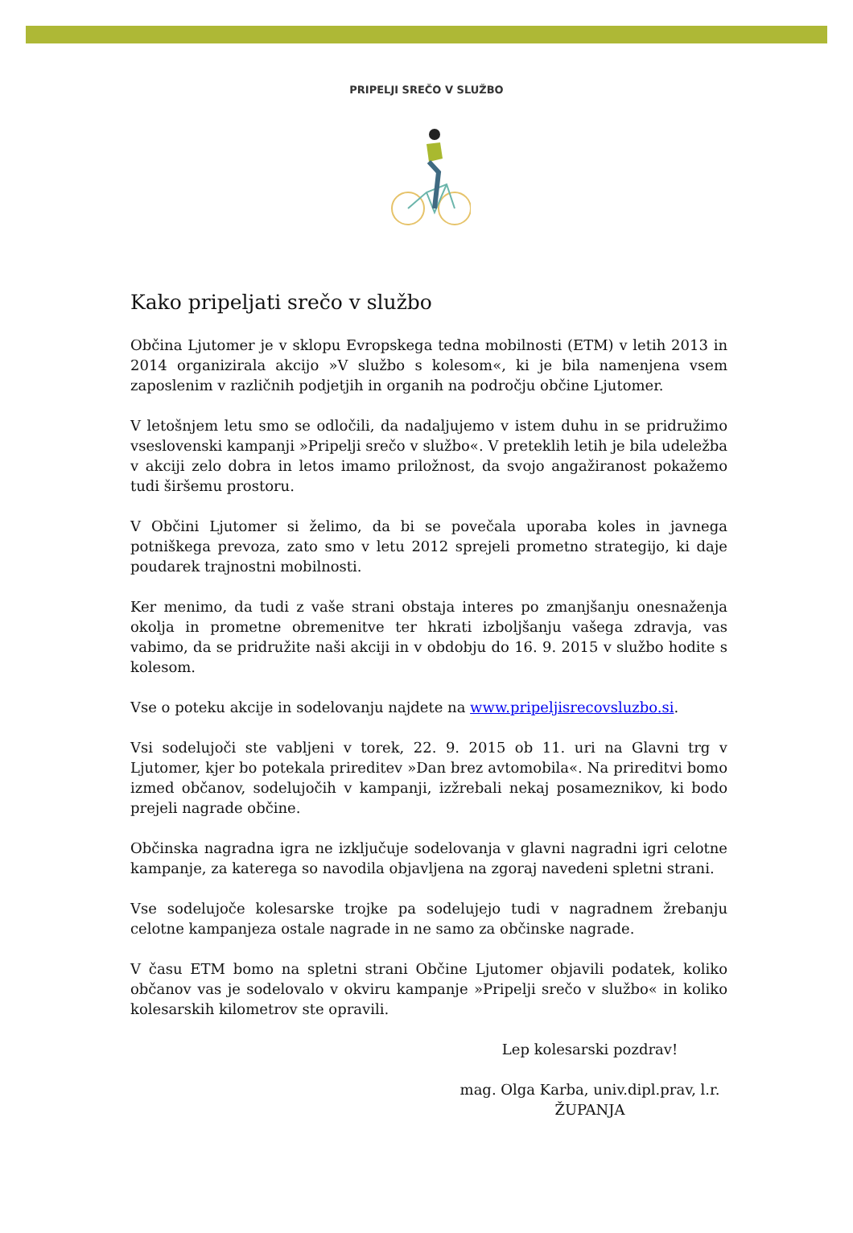PRIPELJI SREČO V SLUŽBO
Kako pripeljati srečo v službo
Občina Ljutomer je v sklopu Evropskega tedna mobilnosti (ETM) v letih 2013 in 2014 organizirala akcijo »V službo s kolesom«, ki je bila namenjena vsem zaposlenim v različnih podjetjih in organih na področju občine Ljutomer.
V letošnjem letu smo se odločili, da nadaljujemo v istem duhu in se pridružimo vseslovenski kampanji »Pripelji srečo v službo«. V preteklih letih je bila udeležba v akciji zelo dobra in letos imamo priložnost, da svojo angažiranost pokažemo tudi širšemu prostoru.
V Občini Ljutomer si želimo, da bi se povečala uporaba koles in javnega potniškega prevoza, zato smo v letu 2012 sprejeli prometno strategijo, ki daje poudarek trajnostni mobilnosti.
Ker menimo, da tudi z vaše strani obstaja interes po zmanjšanju onesnaženja okolja in prometne obremenitve ter hkrati izboljšanju vašega zdravja, vas vabimo, da se pridružite naši akciji in v obdobju do 16. 9. 2015 v službo hodite s kolesom.
Vse o poteku akcije in sodelovanju najdete na www.pripeljisrecovsluzbo.si.
Vsi sodelujoči ste vabljeni v torek, 22. 9. 2015 ob 11. uri na Glavni trg v Ljutomer, kjer bo potekala prireditev »Dan brez avtomobila«. Na prireditvi bomo izmed občanov, sodelujočih v kampanji, izžrebali nekaj posameznikov, ki bodo prejeli nagrade občine.
Občinska nagradna igra ne izključuje sodelovanja v glavni nagradni igri celotne kampanje, za katerega so navodila objavljena na zgoraj navedeni spletni strani.
Vse sodelujoče kolesarske trojke pa sodelujejo tudi v nagradnem žrebanju celotne kampanjeza ostale nagrade in ne samo za občinske nagrade.
V času ETM bomo na spletni strani Občine Ljutomer objavili podatek, koliko občanov vas je sodelovalo v okviru kampanje »Pripelji srečo v službo« in koliko kolesarskih kilometrov ste opravili.
Lep kolesarski pozdrav!
mag. Olga Karba, univ.dipl.prav, l.r.
ŽUPANJA